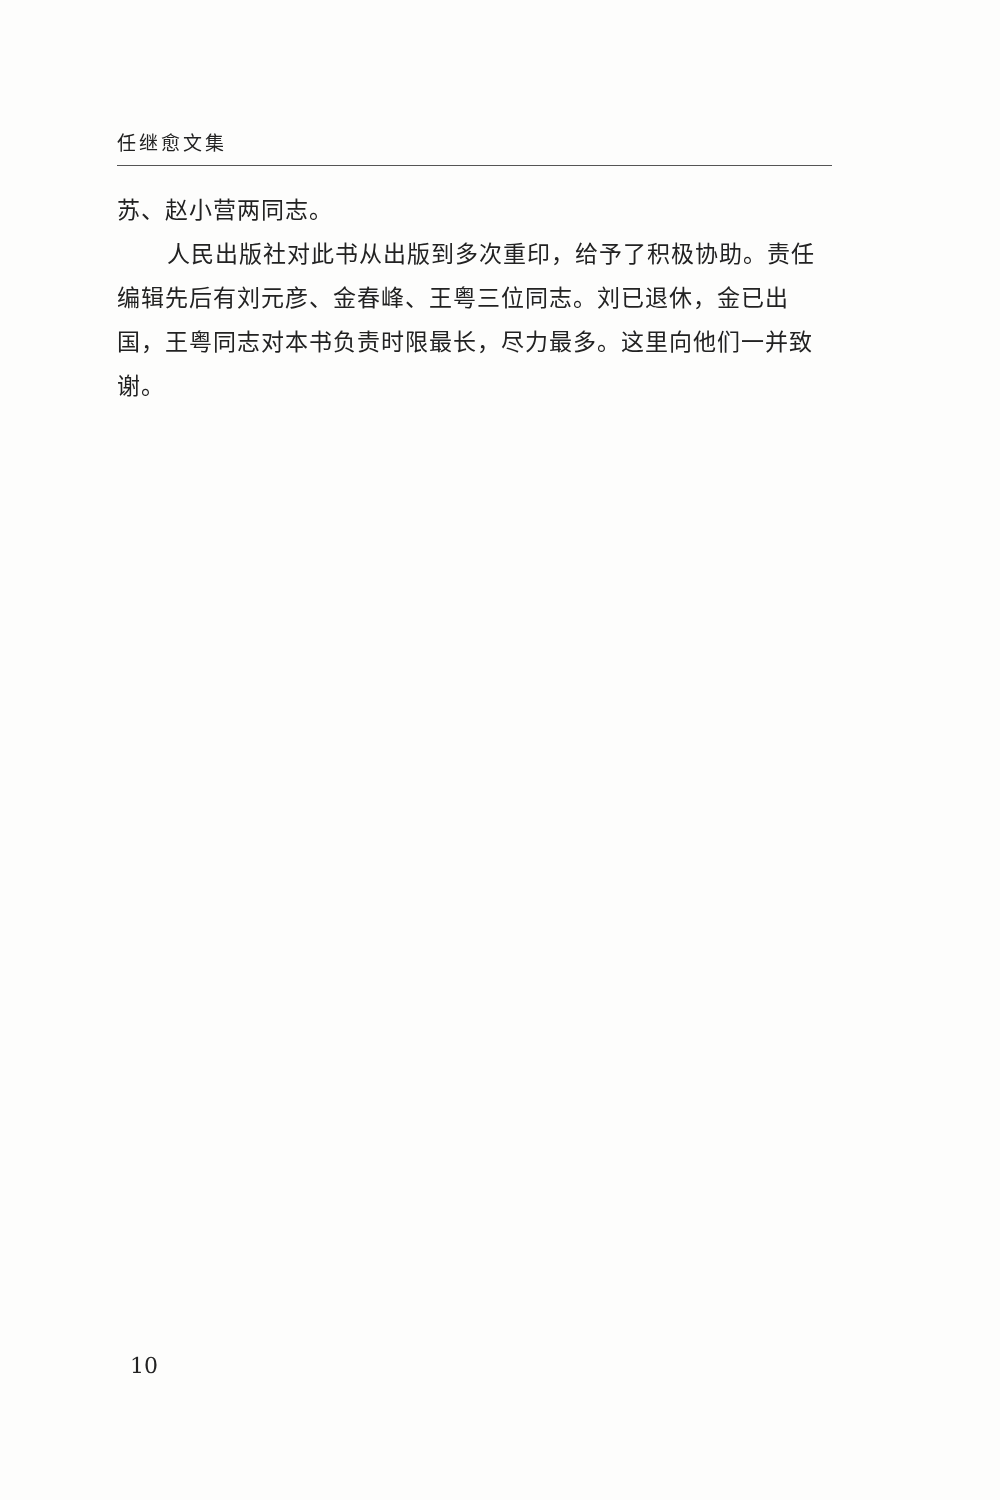任继愈文集
苏、赵小营两同志。
人民出版社对此书从出版到多次重印，给予了积极协助。责任编辑先后有刘元彦、金春峰、王粤三位同志。刘已退休，金已出国，王粤同志对本书负责时限最长，尽力最多。这里向他们一并致谢。
10